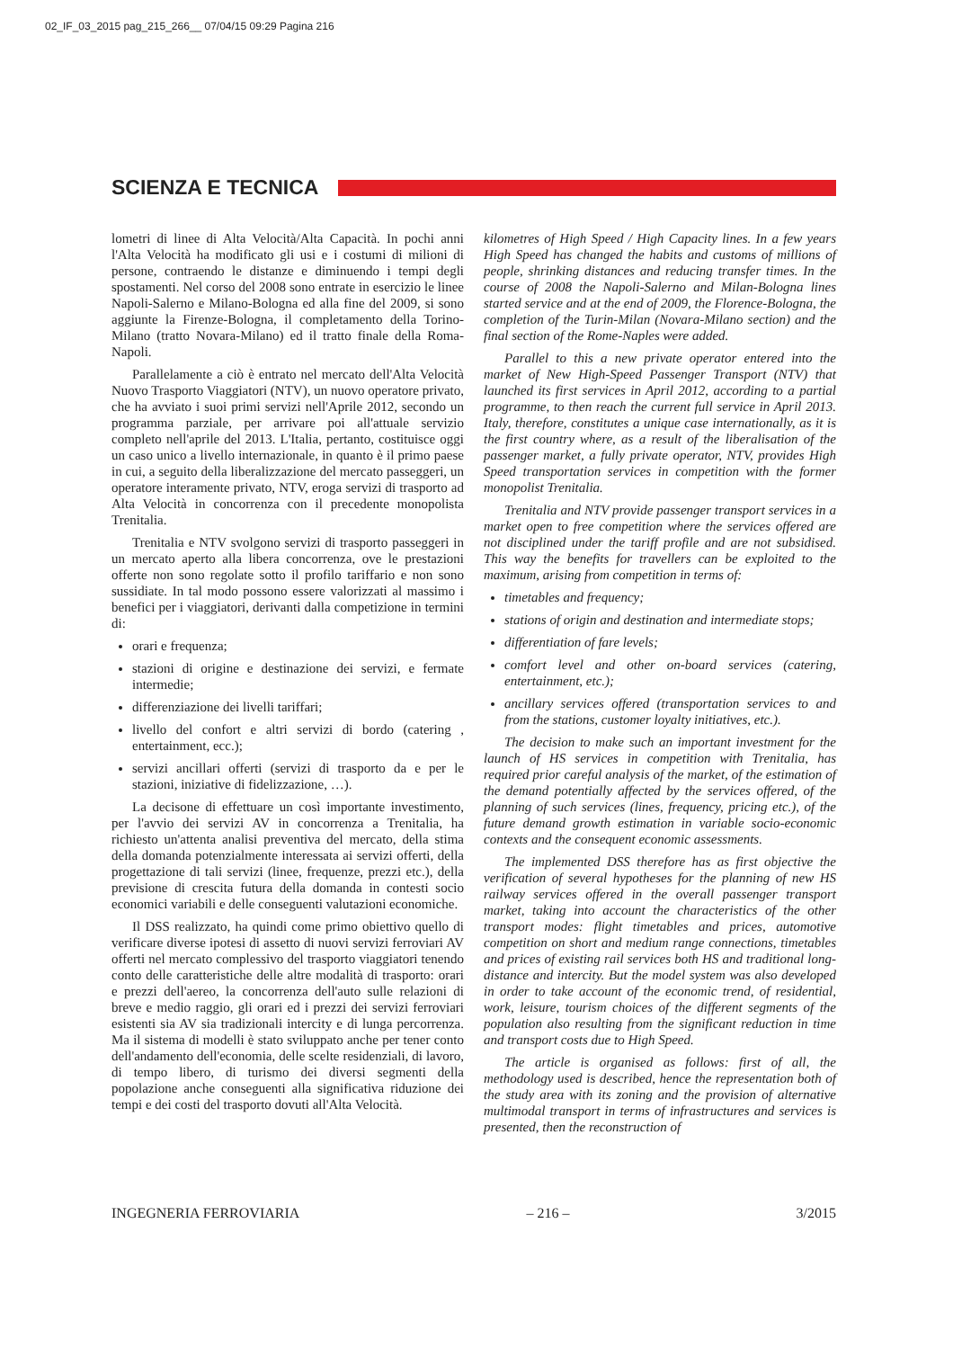02_IF_03_2015 pag_215_266__ 07/04/15 09:29 Pagina 216
SCIENZA E TECNICA
lometri di linee di Alta Velocità/Alta Capacità. In pochi anni l'Alta Velocità ha modificato gli usi e i costumi di milioni di persone, contraendo le distanze e diminuendo i tempi degli spostamenti. Nel corso del 2008 sono entrate in esercizio le linee Napoli-Salerno e Milano-Bologna ed alla fine del 2009, si sono aggiunte la Firenze-Bologna, il completamento della Torino-Milano (tratto Novara-Milano) ed il tratto finale della Roma-Napoli.
Parallelamente a ciò è entrato nel mercato dell'Alta Velocità Nuovo Trasporto Viaggiatori (NTV), un nuovo operatore privato, che ha avviato i suoi primi servizi nell'Aprile 2012, secondo un programma parziale, per arrivare poi all'attuale servizio completo nell'aprile del 2013. L'Italia, pertanto, costituisce oggi un caso unico a livello internazionale, in quanto è il primo paese in cui, a seguito della liberalizzazione del mercato passeggeri, un operatore interamente privato, NTV, eroga servizi di trasporto ad Alta Velocità in concorrenza con il precedente monopolista Trenitalia.
Trenitalia e NTV svolgono servizi di trasporto passeggeri in un mercato aperto alla libera concorrenza, ove le prestazioni offerte non sono regolate sotto il profilo tariffario e non sono sussidiate. In tal modo possono essere valorizzati al massimo i benefici per i viaggiatori, derivanti dalla competizione in termini di:
orari e frequenza;
stazioni di origine e destinazione dei servizi, e fermate intermedie;
differenziazione dei livelli tariffari;
livello del confort e altri servizi di bordo (catering , entertainment, ecc.);
servizi ancillari offerti (servizi di trasporto da e per le stazioni, iniziative di fidelizzazione, …).
La decisone di effettuare un così importante investimento, per l'avvio dei servizi AV in concorrenza a Trenitalia, ha richiesto un'attenta analisi preventiva del mercato, della stima della domanda potenzialmente interessata ai servizi offerti, della progettazione di tali servizi (linee, frequenze, prezzi etc.), della previsione di crescita futura della domanda in contesti socio economici variabili e delle conseguenti valutazioni economiche.
Il DSS realizzato, ha quindi come primo obiettivo quello di verificare diverse ipotesi di assetto di nuovi servizi ferroviari AV offerti nel mercato complessivo del trasporto viaggiatori tenendo conto delle caratteristiche delle altre modalità di trasporto: orari e prezzi dell'aereo, la concorrenza dell'auto sulle relazioni di breve e medio raggio, gli orari ed i prezzi dei servizi ferroviari esistenti sia AV sia tradizionali intercity e di lunga percorrenza. Ma il sistema di modelli è stato sviluppato anche per tener conto dell'andamento dell'economia, delle scelte residenziali, di lavoro, di tempo libero, di turismo dei diversi segmenti della popolazione anche conseguenti alla significativa riduzione dei tempi e dei costi del trasporto dovuti all'Alta Velocità.
kilometres of High Speed / High Capacity lines. In a few years High Speed has changed the habits and customs of millions of people, shrinking distances and reducing transfer times. In the course of 2008 the Napoli-Salerno and Milan-Bologna lines started service and at the end of 2009, the Florence-Bologna, the completion of the Turin-Milan (Novara-Milano section) and the final section of the Rome-Naples were added.
Parallel to this a new private operator entered into the market of New High-Speed Passenger Transport (NTV) that launched its first services in April 2012, according to a partial programme, to then reach the current full service in April 2013. Italy, therefore, constitutes a unique case internationally, as it is the first country where, as a result of the liberalisation of the passenger market, a fully private operator, NTV, provides High Speed transportation services in competition with the former monopolist Trenitalia.
Trenitalia and NTV provide passenger transport services in a market open to free competition where the services offered are not disciplined under the tariff profile and are not subsidised. This way the benefits for travellers can be exploited to the maximum, arising from competition in terms of:
timetables and frequency;
stations of origin and destination and intermediate stops;
differentiation of fare levels;
comfort level and other on-board services (catering, entertainment, etc.);
ancillary services offered (transportation services to and from the stations, customer loyalty initiatives, etc.).
The decision to make such an important investment for the launch of HS services in competition with Trenitalia, has required prior careful analysis of the market, of the estimation of the demand potentially affected by the services offered, of the planning of such services (lines, frequency, pricing etc.), of the future demand growth estimation in variable socio-economic contexts and the consequent economic assessments.
The implemented DSS therefore has as first objective the verification of several hypotheses for the planning of new HS railway services offered in the overall passenger transport market, taking into account the characteristics of the other transport modes: flight timetables and prices, automotive competition on short and medium range connections, timetables and prices of existing rail services both HS and traditional long-distance and intercity. But the model system was also developed in order to take account of the economic trend, of residential, work, leisure, tourism choices of the different segments of the population also resulting from the significant reduction in time and transport costs due to High Speed.
The article is organised as follows: first of all, the methodology used is described, hence the representation both of the study area with its zoning and the provision of alternative multimodal transport in terms of infrastructures and services is presented, then the reconstruction of
INGEGNERIA FERROVIARIA – 216 – 3/2015